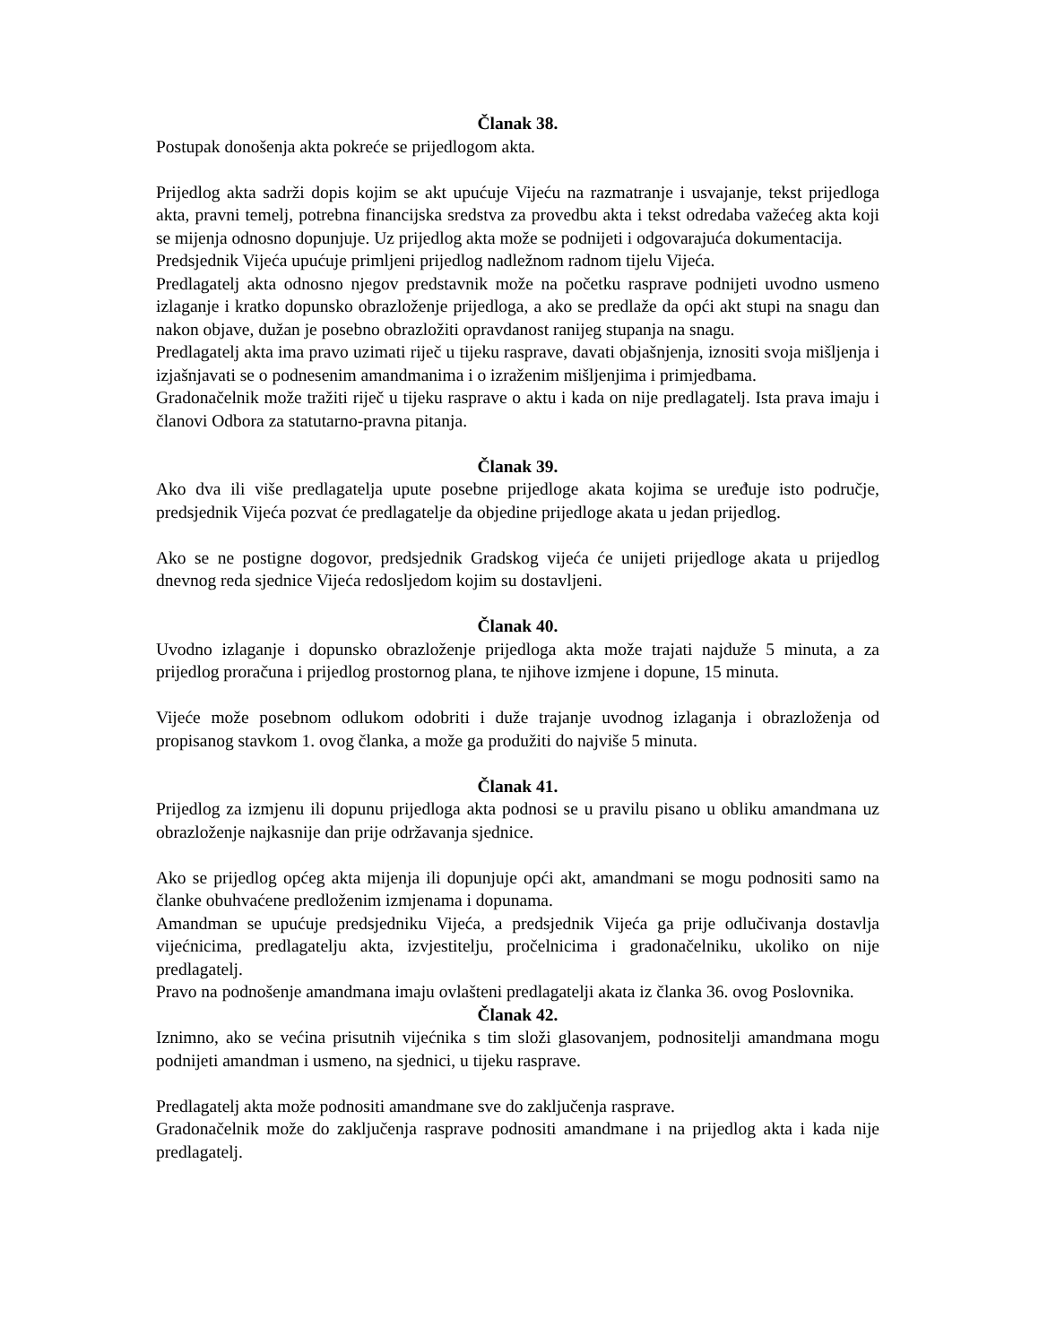Članak 38.
Postupak donošenja akta pokreće se prijedlogom akta.
Prijedlog akta sadrži dopis kojim se akt upućuje Vijeću na razmatranje i usvajanje, tekst prijedloga akta, pravni temelj, potrebna financijska sredstva za provedbu akta i tekst odredaba važećeg akta koji se mijenja odnosno dopunjuje. Uz prijedlog akta može se podnijeti i odgovarajuća dokumentacija.
Predsjednik Vijeća upućuje primljeni prijedlog nadležnom radnom tijelu Vijeća.
Predlagatelj akta odnosno njegov predstavnik može na početku rasprave podnijeti uvodno usmeno izlaganje i kratko dopunsko obrazloženje prijedloga, a ako se predlaže da opći akt stupi na snagu dan nakon objave, dužan je posebno obrazložiti opravdanost ranijeg stupanja na snagu.
Predlagatelj akta ima pravo uzimati riječ u tijeku rasprave, davati objašnjenja, iznositi svoja mišljenja i izjašnjavati se o podnesenim amandmanima i o izraženim mišljenjima i primjedbama.
Gradonačelnik može tražiti riječ u tijeku rasprave o aktu i kada on nije predlagatelj. Ista prava imaju i članovi Odbora za statutarno-pravna pitanja.
Članak 39.
Ako dva ili više predlagatelja upute posebne prijedloge akata kojima se uređuje isto područje, predsjednik Vijeća pozvat će predlagatelje da objedine prijedloge akata u jedan prijedlog.
Ako se ne postigne dogovor, predsjednik Gradskog vijeća će unijeti prijedloge akata u prijedlog dnevnog reda sjednice Vijeća redosljedom kojim su dostavljeni.
Članak 40.
Uvodno izlaganje i dopunsko obrazloženje prijedloga akta može trajati najduže 5 minuta, a za prijedlog proračuna i prijedlog prostornog plana, te njihove izmjene i dopune, 15 minuta.
Vijeće može posebnom odlukom odobriti i duže trajanje uvodnog izlaganja i obrazloženja od propisanog stavkom 1. ovog članka, a može ga produžiti do najviše 5 minuta.
Članak 41.
Prijedlog za izmjenu ili dopunu prijedloga akta podnosi se u pravilu pisano u obliku amandmana uz obrazloženje najkasnije dan prije održavanja sjednice.
Ako se prijedlog općeg akta mijenja ili dopunjuje opći akt, amandmani se mogu podnositi samo na članke obuhvaćene predloženim izmjenama i dopunama.
Amandman se upućuje predsjedniku Vijeća, a predsjednik Vijeća ga prije odlučivanja dostavlja vijećnicima, predlagatelju akta, izvjestitelju, pročelnicima i gradonačelniku, ukoliko on nije predlagatelj.
Pravo na podnošenje amandmana imaju ovlašteni predlagatelji akata iz članka 36. ovog Poslovnika.
Članak 42.
Iznimno, ako se većina prisutnih vijećnika s tim složi glasovanjem, podnositelji amandmana mogu podnijeti amandman i usmeno, na sjednici, u tijeku rasprave.
Predlagatelj akta može podnositi amandmane sve do zaključenja rasprave.
Gradonačelnik može do zaključenja rasprave podnositi amandmane i na prijedlog akta i kada nije predlagatelj.